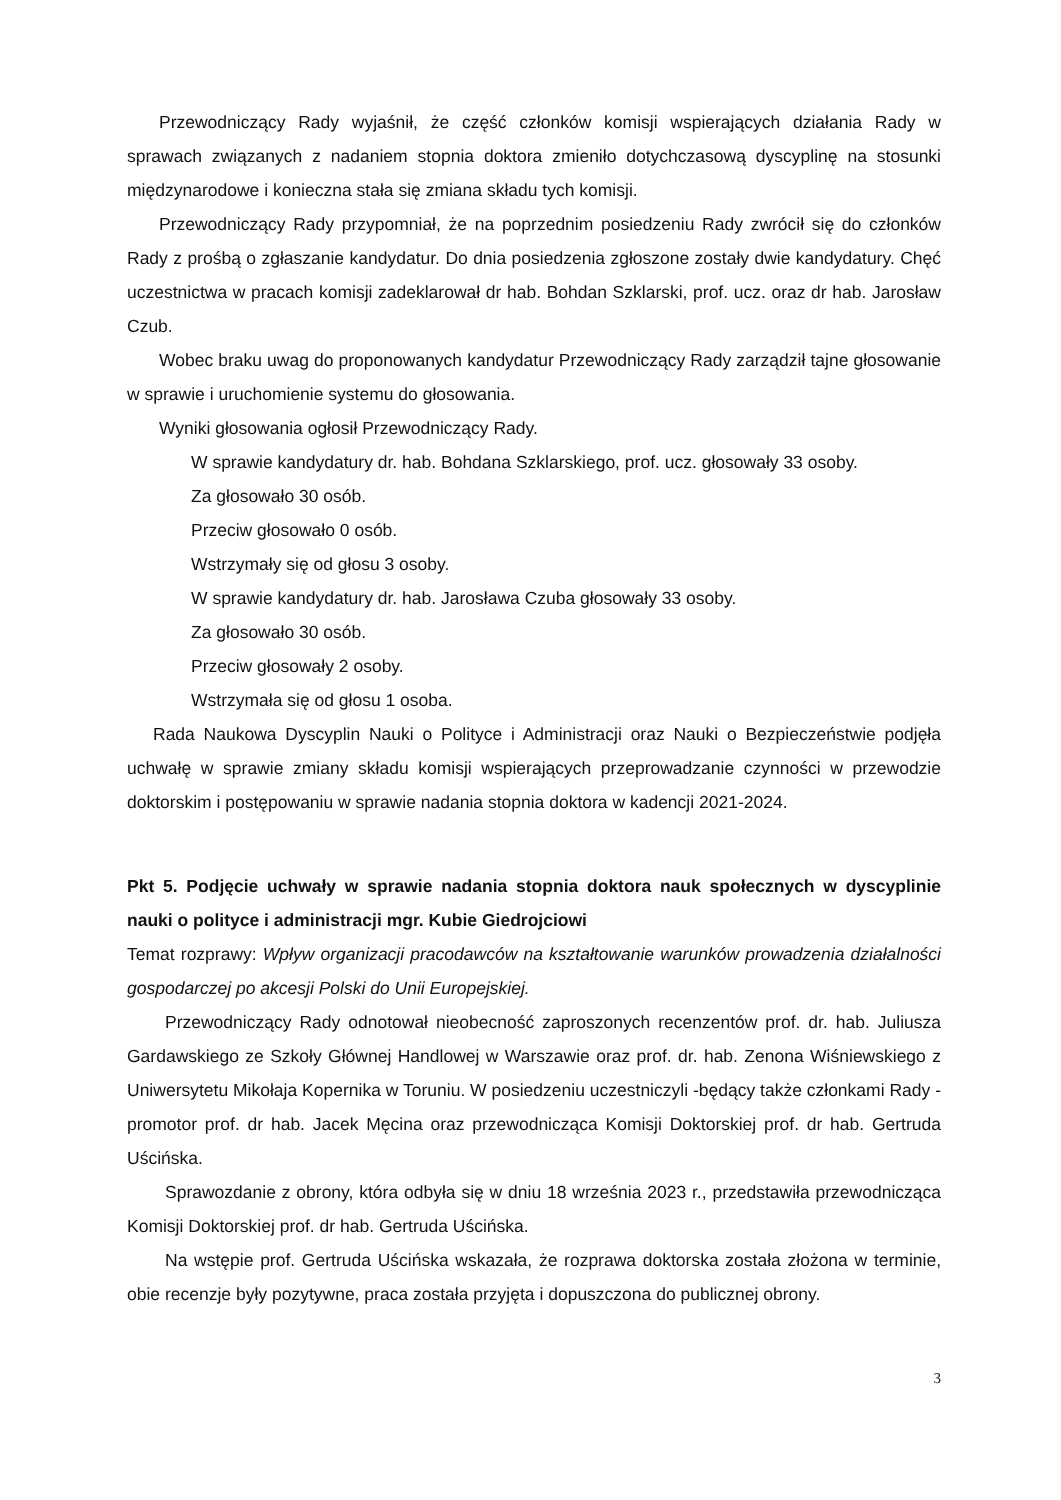Przewodniczący Rady wyjaśnił, że część członków komisji wspierających działania Rady w sprawach związanych z nadaniem stopnia doktora zmieniło dotychczasową dyscyplinę na stosunki międzynarodowe i konieczna stała się zmiana składu tych komisji.
Przewodniczący Rady przypomniał, że na poprzednim posiedzeniu Rady zwrócił się do członków Rady z prośbą o zgłaszanie kandydatur. Do dnia posiedzenia zgłoszone zostały dwie kandydatury. Chęć uczestnictwa w pracach komisji zadeklarował dr hab. Bohdan Szklarski, prof. ucz. oraz dr hab. Jarosław Czub.
Wobec braku uwag do proponowanych kandydatur Przewodniczący Rady zarządził tajne głosowanie w sprawie i uruchomienie systemu do głosowania.
Wyniki głosowania ogłosił Przewodniczący Rady.
W sprawie kandydatury dr. hab. Bohdana Szklarskiego, prof. ucz. głosowały 33 osoby.
Za głosowało 30 osób.
Przeciw głosowało 0 osób.
Wstrzymały się od głosu 3 osoby.
W sprawie kandydatury dr. hab. Jarosława Czuba głosowały 33 osoby.
Za głosowało 30 osób.
Przeciw głosowały 2 osoby.
Wstrzymała się od głosu 1 osoba.
Rada Naukowa Dyscyplin Nauki o Polityce i Administracji oraz Nauki o Bezpieczeństwie podjęła uchwałę w sprawie zmiany składu komisji wspierających przeprowadzanie czynności w przewodzie doktorskim i postępowaniu w sprawie nadania stopnia doktora w kadencji 2021-2024.
Pkt 5. Podjęcie uchwały w sprawie nadania stopnia doktora nauk społecznych w dyscyplinie nauki o polityce i administracji mgr. Kubie Giedrojciowi
Temat rozprawy: Wpływ organizacji pracodawców na kształtowanie warunków prowadzenia działalności gospodarczej po akcesji Polski do Unii Europejskiej.
Przewodniczący Rady odnotował nieobecność zaproszonych recenzentów prof. dr. hab. Juliusza Gardawskiego ze Szkoły Głównej Handlowej w Warszawie oraz prof. dr. hab. Zenona Wiśniewskiego z Uniwersytetu Mikołaja Kopernika w Toruniu. W posiedzeniu uczestniczyli -będący także członkami Rady - promotor prof. dr hab. Jacek Męcina oraz przewodnicząca Komisji Doktorskiej prof. dr hab. Gertruda Uścińska.
Sprawozdanie z obrony, która odbyła się w dniu 18 września 2023 r., przedstawiła przewodnicząca Komisji Doktorskiej prof. dr hab. Gertruda Uścińska.
Na wstępie prof. Gertruda Uścińska wskazała, że rozprawa doktorska została złożona w terminie, obie recenzje były pozytywne, praca została przyjęta i dopuszczona do publicznej obrony.
3